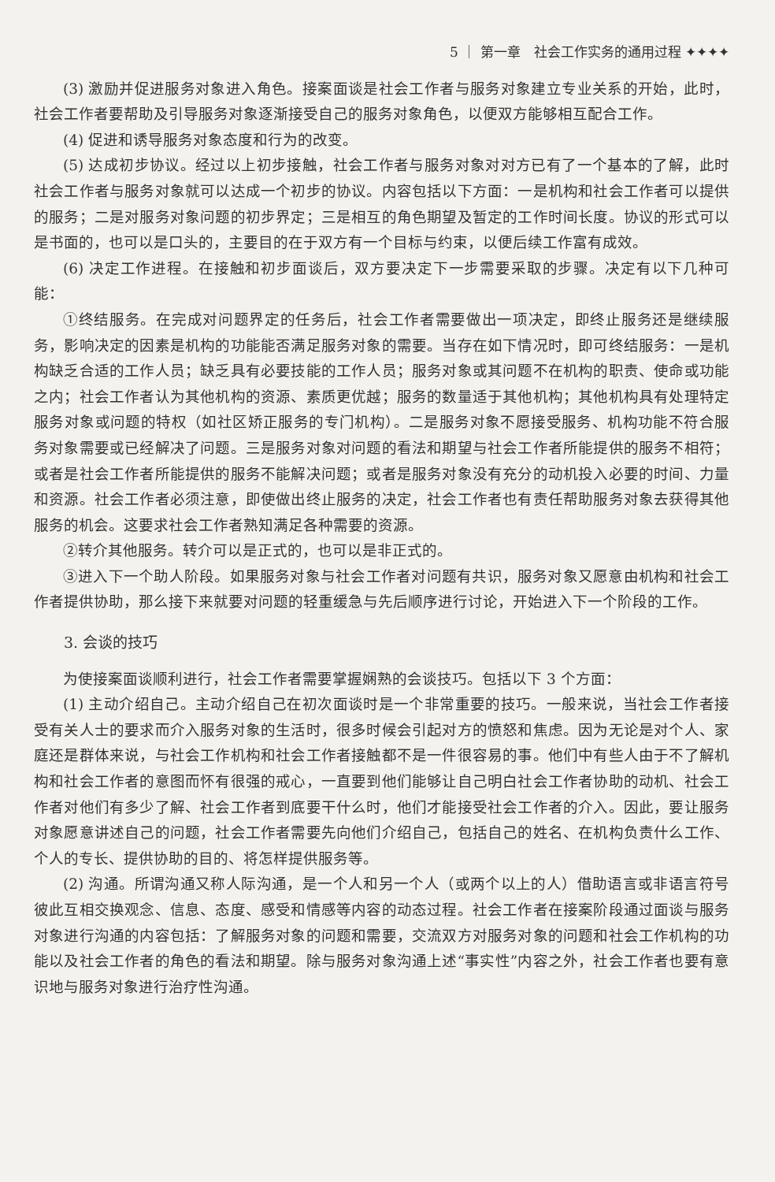5 ｜ 第一章　社会工作实务的通用过程 ✦✦✦✦
(3) 激励并促进服务对象进入角色。接案面谈是社会工作者与服务对象建立专业关系的开始，此时，社会工作者要帮助及引导服务对象逐渐接受自己的服务对象角色，以便双方能够相互配合工作。
(4) 促进和诱导服务对象态度和行为的改变。
(5) 达成初步协议。经过以上初步接触，社会工作者与服务对象对对方已有了一个基本的了解，此时社会工作者与服务对象就可以达成一个初步的协议。内容包括以下方面：一是机构和社会工作者可以提供的服务；二是对服务对象问题的初步界定；三是相互的角色期望及暂定的工作时间长度。协议的形式可以是书面的，也可以是口头的，主要目的在于双方有一个目标与约束，以便后续工作富有成效。
(6) 决定工作进程。在接触和初步面谈后，双方要决定下一步需要采取的步骤。决定有以下几种可能：
①终结服务。在完成对问题界定的任务后，社会工作者需要做出一项决定，即终止服务还是继续服务，影响决定的因素是机构的功能能否满足服务对象的需要。当存在如下情况时，即可终结服务：一是机构缺乏合适的工作人员；缺乏具有必要技能的工作人员；服务对象或其问题不在机构的职责、使命或功能之内；社会工作者认为其他机构的资源、素质更优越；服务的数量适于其他机构；其他机构具有处理特定服务对象或问题的特权（如社区矫正服务的专门机构）。二是服务对象不愿接受服务、机构功能不符合服务对象需要或已经解决了问题。三是服务对象对问题的看法和期望与社会工作者所能提供的服务不相符；或者是社会工作者所能提供的服务不能解决问题；或者是服务对象没有充分的动机投入必要的时间、力量和资源。社会工作者必须注意，即使做出终止服务的决定，社会工作者也有责任帮助服务对象去获得其他服务的机会。这要求社会工作者熟知满足各种需要的资源。
②转介其他服务。转介可以是正式的，也可以是非正式的。
③进入下一个助人阶段。如果服务对象与社会工作者对问题有共识，服务对象又愿意由机构和社会工作者提供协助，那么接下来就要对问题的轻重缓急与先后顺序进行讨论，开始进入下一个阶段的工作。
3. 会谈的技巧
为使接案面谈顺利进行，社会工作者需要掌握娴熟的会谈技巧。包括以下 3 个方面：
(1) 主动介绍自己。主动介绍自己在初次面谈时是一个非常重要的技巧。一般来说，当社会工作者接受有关人士的要求而介入服务对象的生活时，很多时候会引起对方的愤怒和焦虑。因为无论是对个人、家庭还是群体来说，与社会工作机构和社会工作者接触都不是一件很容易的事。他们中有些人由于不了解机构和社会工作者的意图而怀有很强的戒心，一直要到他们能够让自己明白社会工作者协助的动机、社会工作者对他们有多少了解、社会工作者到底要干什么时，他们才能接受社会工作者的介入。因此，要让服务对象愿意讲述自己的问题，社会工作者需要先向他们介绍自己，包括自己的姓名、在机构负责什么工作、个人的专长、提供协助的目的、将怎样提供服务等。
(2) 沟通。所谓沟通又称人际沟通，是一个人和另一个人（或两个以上的人）借助语言或非语言符号彼此互相交换观念、信息、态度、感受和情感等内容的动态过程。社会工作者在接案阶段通过面谈与服务对象进行沟通的内容包括：了解服务对象的问题和需要，交流双方对服务对象的问题和社会工作机构的功能以及社会工作者的角色的看法和期望。除与服务对象沟通上述“事实性”内容之外，社会工作者也要有意识地与服务对象进行治疗性沟通。